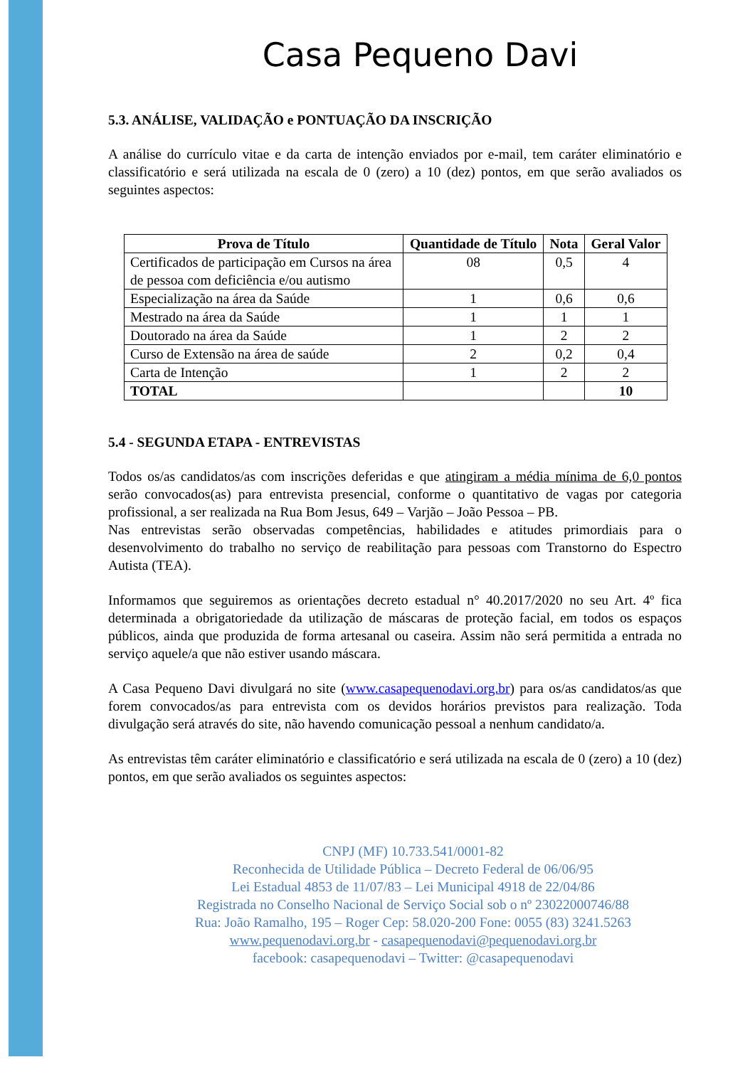Casa Pequeno Davi
5.3. ANÁLISE, VALIDAÇÃO e PONTUAÇÃO DA INSCRIÇÃO
A análise do currículo vitae e da carta de intenção enviados por e-mail, tem caráter eliminatório e classificatório e será utilizada na escala de 0 (zero) a 10 (dez) pontos, em que serão avaliados os seguintes aspectos:
| Prova de Título | Quantidade de Título | Nota | Geral Valor |
| --- | --- | --- | --- |
| Certificados de participação em Cursos na área de pessoa com deficiência e/ou autismo | 08 | 0,5 | 4 |
| Especialização na área da Saúde | 1 | 0,6 | 0,6 |
| Mestrado na área da Saúde | 1 | 1 | 1 |
| Doutorado na área da Saúde | 1 | 2 | 2 |
| Curso de Extensão na área de saúde | 2 | 0,2 | 0,4 |
| Carta de Intenção | 1 | 2 | 2 |
| TOTAL | | | 10 |
5.4 - SEGUNDA ETAPA - ENTREVISTAS
Todos os/as candidatos/as com inscrições deferidas e que atingiram a média mínima de 6,0 pontos serão convocados(as) para entrevista presencial, conforme o quantitativo de vagas por categoria profissional, a ser realizada na Rua Bom Jesus, 649 – Varjão – João Pessoa – PB.
Nas entrevistas serão observadas competências, habilidades e atitudes primordiais para o desenvolvimento do trabalho no serviço de reabilitação para pessoas com Transtorno do Espectro Autista (TEA).
Informamos que seguiremos as orientações decreto estadual n° 40.2017/2020 no seu Art. 4º fica determinada a obrigatoriedade da utilização de máscaras de proteção facial, em todos os espaços públicos, ainda que produzida de forma artesanal ou caseira. Assim não será permitida a entrada no serviço aquele/a que não estiver usando máscara.
A Casa Pequeno Davi divulgará no site (www.casapequenodavi.org.br) para os/as candidatos/as que forem convocados/as para entrevista com os devidos horários previstos para realização. Toda divulgação será através do site, não havendo comunicação pessoal a nenhum candidato/a.
As entrevistas têm caráter eliminatório e classificatório e será utilizada na escala de 0 (zero) a 10 (dez) pontos, em que serão avaliados os seguintes aspectos:
CNPJ (MF) 10.733.541/0001-82
Reconhecida de Utilidade Pública – Decreto Federal de 06/06/95
Lei Estadual 4853 de 11/07/83 – Lei Municipal 4918 de 22/04/86
Registrada no Conselho Nacional de Serviço Social sob o nº 23022000746/88
Rua: João Ramalho, 195 – Roger Cep: 58.020-200 Fone: 0055 (83) 3241.5263
www.pequenodavi.org.br - casapequenodavi@pequenodavi.org.br
facebook: casapequenodavi – Twitter: @casapequenodavi